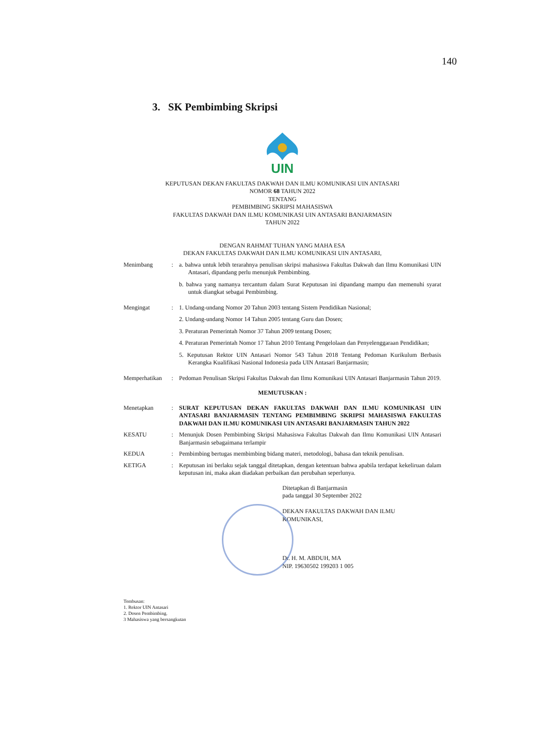140
3. SK Pembimbing Skripsi
UIN
KEPUTUSAN DEKAN FAKULTAS DAKWAH DAN ILMU KOMUNIKASI UIN ANTASARI
NOMOR 68 TAHUN 2022
TENTANG
PEMBIMBING SKRIPSI MAHASISWA
FAKULTAS DAKWAH DAN ILMU KOMUNIKASI UIN ANTASARI BANJARMASIN
TAHUN 2022
DENGAN RAHMAT TUHAN YANG MAHA ESA
DEKAN FAKULTAS DAKWAH DAN ILMU KOMUNIKASI UIN ANTASARI,
Menimbang : a. bahwa untuk lebih terarahnya penulisan skripsi mahasiswa Fakultas Dakwah dan Ilmu Komunikasi UIN Antasari, dipandang perlu menunjuk Pembimbing.
b. bahwa yang namanya tercantum dalam Surat Keputusan ini dipandang mampu dan memenuhi syarat untuk diangkat sebagai Pembimbing.
Mengingat : 1. Undang-undang Nomor 20 Tahun 2003 tentang Sistem Pendidikan Nasional;
2. Undang-undang Nomor 14 Tahun 2005 tentang Guru dan Dosen;
3. Peraturan Pemerintah Nomor 37 Tahun 2009 tentang Dosen;
4. Peraturan Pemerintah Nomor 17 Tahun 2010 Tentang Pengelolaan dan Penyelenggaraan Pendidikan;
5. Keputusan Rektor UIN Antasari Nomor 543 Tahun 2018 Tentang Pedoman Kurikulum Berbasis Kerangka Kualifikasi Nasional Indonesia pada UIN Antasari Banjarmasin;
Memperhatikan : Pedoman Penulisan Skripsi Fakultas Dakwah dan Ilmu Komunikasi UIN Antasari Banjarmasin Tahun 2019.
MEMUTUSKAN :
Menetapkan : SURAT KEPUTUSAN DEKAN FAKULTAS DAKWAH DAN ILMU KOMUNIKASI UIN ANTASARI BANJARMASIN TENTANG PEMBIMBING SKRIPSI MAHASISWA FAKULTAS DAKWAH DAN ILMU KOMUNIKASI UIN ANTASARI BANJARMASIN TAHUN 2022
KESATU : Menunjuk Dosen Pembimbing Skripsi Mahasiswa Fakultas Dakwah dan Ilmu Komunikasi UIN Antasari Banjarmasin sebagaimana terlampir
KEDUA : Pembimbing bertugas membimbing bidang materi, metodologi, bahasa dan teknik penulisan.
KETIGA : Keputusan ini berlaku sejak tanggal ditetapkan, dengan ketentuan bahwa apabila terdapat kekeliruan dalam keputusan ini, maka akan diadakan perbaikan dan perubahan seperlunya.
Ditetapkan di Banjarmasin
pada tanggal 30 September 2022
DEKAN FAKULTAS DAKWAH DAN ILMU
KOMUNIKASI,
Dr. H. M. ABDUH, MA
NIP. 19630502 199203 1 005
Tembusan:
1. Rektor UIN Antasari
2. Dosen Pembimbing.
3 Mahasiswa yang bersangkutan